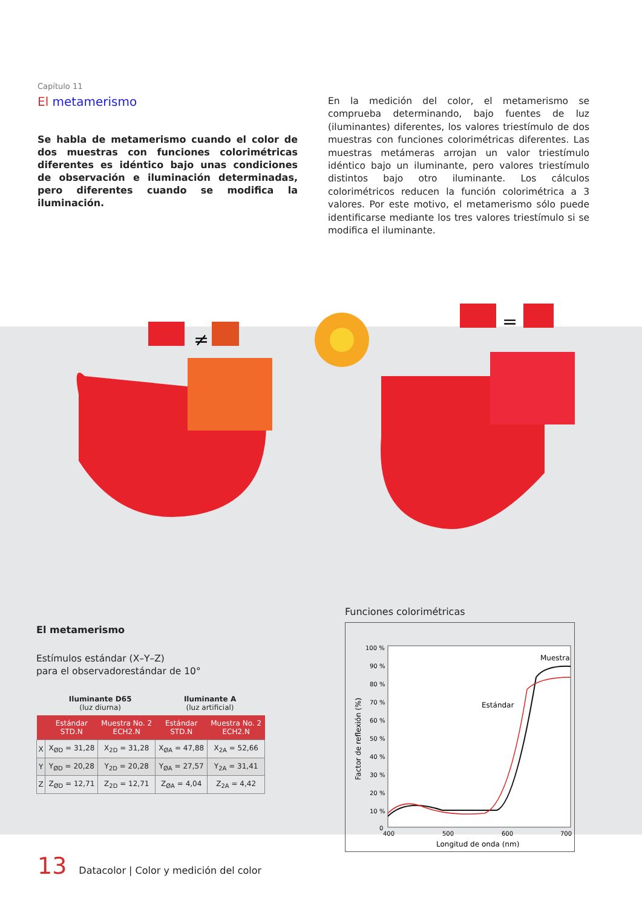Capítulo 11
El metamerismo
Se habla de metamerismo cuando el color de dos muestras con funciones colorimétricas diferentes es idéntico bajo unas condiciones de observación e iluminación determinadas, pero diferentes cuando se modifica la iluminación.
En la medición del color, el metamerismo se comprueba determinando, bajo fuentes de luz (iluminantes) diferentes, los valores triestímulo de dos muestras con funciones colorimétricas diferentes. Las muestras metámeras arrojan un valor triestímulo idéntico bajo un iluminante, pero valores triestímulo distintos bajo otro iluminante. Los cálculos colorimétricos reducen la función colorimétrica a 3 valores. Por este motivo, el metamerismo sólo puede identificarse mediante los tres valores triestímulo si se modifica el iluminante.
≠
=
El metamerismo
Estímulos estándar (X–Y–Z)
para el observadorestándar de 10°
| | Iluminante D65 (luz diurna) | | Iluminante A (luz artificial) | |
| --- | --- | --- | --- | --- |
| | Estándar STD.N | Muestra No. 2 ECH2.N | Estándar STD.N | Muestra No. 2 ECH2.N |
| X | X<sub>ØD</sub> = 31,28 | X<sub>2D</sub> = 31,28 | X<sub>ØA</sub> = 47,88 | X<sub>2A</sub> = 52,66 |
| Y | Y<sub>ØD</sub> = 20,28 | Y<sub>2D</sub> = 20,28 | Y<sub>ØA</sub> = 27,57 | Y<sub>2A</sub> = 31,41 |
| Z | Z<sub>ØD</sub> = 12,71 | Z<sub>2D</sub> = 12,71 | Z<sub>ØA</sub> = 4,04 | Z<sub>2A</sub> = 4,42 |
Funciones colorimétricas
100 %
90 %
80 %
70 %
60 %
50 %
40 %
30 %
20 %
10 %
0
400
500
600
700
Longitud de onda (nm)
Factor de reflexión (%)
Muestra
Estándar
13 Datacolor | Color y medición del color